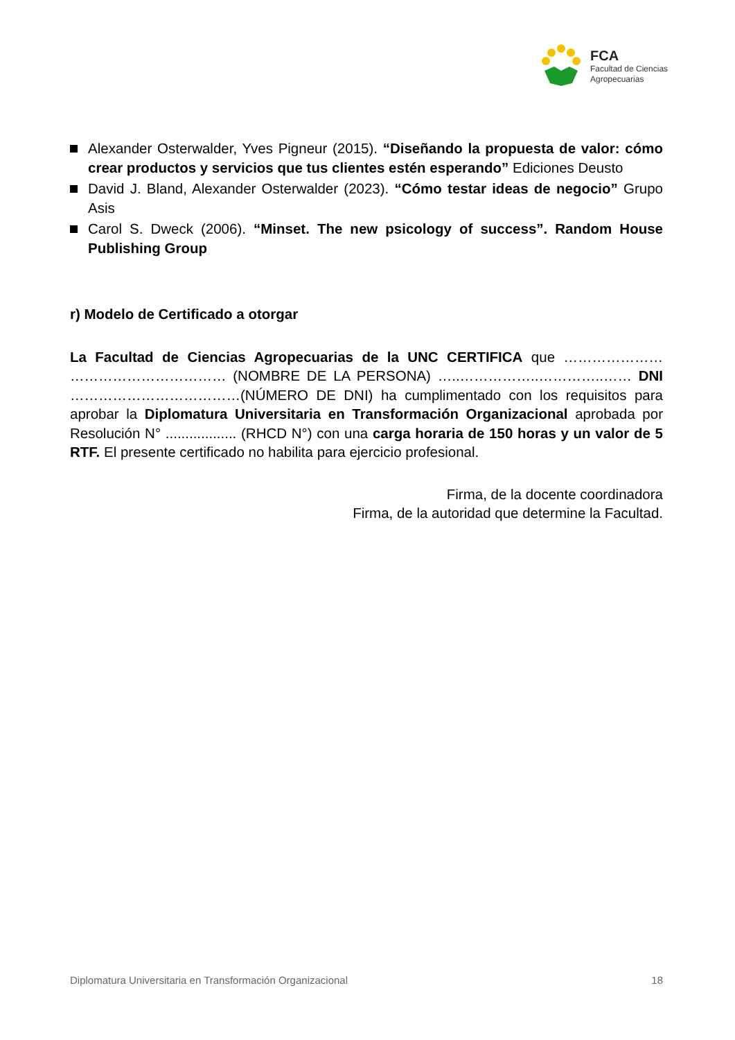FCA
Facultad de Ciencias
Agropecuarias
Alexander Osterwalder, Yves Pigneur (2015). “Diseñando la propuesta de valor: cómo crear productos y servicios que tus clientes estén esperando” Ediciones Deusto
David J. Bland, Alexander Osterwalder (2023). “Cómo testar ideas de negocio” Grupo Asis
Carol S. Dweck (2006). “Minset. The new psicology of success”. Random House Publishing Group
r) Modelo de Certificado a otorgar
La Facultad de Ciencias Agropecuarias de la UNC CERTIFICA que ………………… …………………………… (NOMBRE DE LA PERSONA) …..……………..…………..…… DNI ………………………………(NÚMERO DE DNI) ha cumplimentado con los requisitos para aprobar la Diplomatura Universitaria en Transformación Organizacional aprobada por Resolución N° .................. (RHCD N°) con una carga horaria de 150 horas y un valor de 5 RTF. El presente certificado no habilita para ejercicio profesional.
Firma, de la docente coordinadora
Firma, de la autoridad que determine la Facultad.
Diplomatura Universitaria en Transformación Organizacional 18